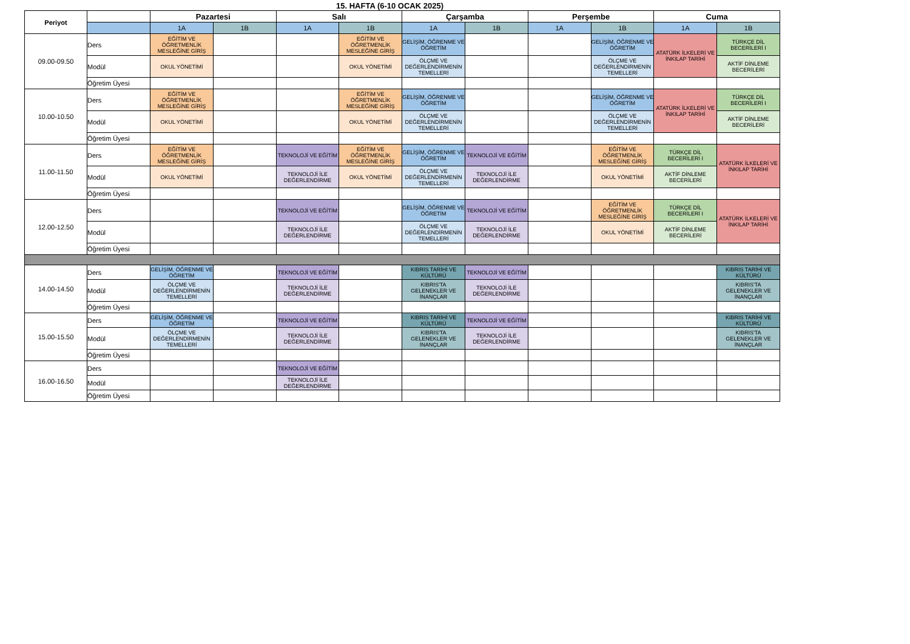15. HAFTA (6-10 OCAK 2025)
| Periyot | | Pazartesi | | Salı | | Çarşamba | | Perşembe | | Cuma | |
| --- | --- | --- | --- | --- | --- | --- | --- | --- | --- | --- | --- |
| | | 1A | 1B | 1A | 1B | 1A | 1B | 1A | 1B | 1A | 1B |
| 09.00-09.50 | Ders | EĞİTİM VE ÖĞRETMENLİK MESLEĞİNE GİRİŞ | | | EĞİTİM VE ÖĞRETMENLİK MESLEĞİNE GİRİŞ | GELİŞİM, ÖĞRENME VE ÖĞRETİM | | | GELİŞİM, ÖĞRENME VE ÖĞRETİM | ATATÜRK İLKELERİ VE İNKILAP TARİHİ | TÜRKÇE DİL BECERİLERİ I |
| | Modül | OKUL YÖNETİMİ | | | OKUL YÖNETİMİ | ÖLÇME VE DEĞERLENDİRMENİN TEMELLERİ | | | ÖLÇME VE DEĞERLENDİRMENİN TEMELLERİ | | AKTİF DİNLEME BECERİLERİ |
| | Öğretim Üyesi | | | | | | | | | | |
| 10.00-10.50 | Ders | EĞİTİM VE ÖĞRETMENLİK MESLEĞİNE GİRİŞ | | | EĞİTİM VE ÖĞRETMENLİK MESLEĞİNE GİRİŞ | GELİŞİM, ÖĞRENME VE ÖĞRETİM | | | GELİŞİM, ÖĞRENME VE ÖĞRETİM | ATATÜRK İLKELERİ VE İNKILAP TARİHİ | TÜRKÇE DİL BECERİLERİ I |
| | Modül | OKUL YÖNETİMİ | | | OKUL YÖNETİMİ | ÖLÇME VE DEĞERLENDİRMENİN TEMELLERİ | | | ÖLÇME VE DEĞERLENDİRMENİN TEMELLERİ | | AKTİF DİNLEME BECERİLERİ |
| | Öğretim Üyesi | | | | | | | | | | |
| 11.00-11.50 | Ders | EĞİTİM VE ÖĞRETMENLİK MESLEĞİNE GİRİŞ | | TEKNOLOJİ VE EĞİTİM | EĞİTİM VE ÖĞRETMENLİK MESLEĞİNE GİRİŞ | GELİŞİM, ÖĞRENME VE ÖĞRETİM | TEKNOLOJİ VE EĞİTİM | | EĞİTİM VE ÖĞRETMENLİK MESLEĞİNE GİRİŞ | TÜRKÇE DİL BECERİLERİ I | ATATÜRK İLKELERİ VE İNKILAP TARİHİ |
| | Modül | OKUL YÖNETİMİ | | TEKNOLOJİ İLE DEĞERLENDİRME | OKUL YÖNETİMİ | ÖLÇME VE DEĞERLENDİRMENİN TEMELLERİ | TEKNOLOJİ İLE DEĞERLENDİRME | | OKUL YÖNETİMİ | AKTİF DİNLEME BECERİLERİ | |
| | Öğretim Üyesi | | | | | | | | | | |
| 12.00-12.50 | Ders | | | TEKNOLOJİ VE EĞİTİM | | GELİŞİM, ÖĞRENME VE ÖĞRETİM | TEKNOLOJİ VE EĞİTİM | | EĞİTİM VE ÖĞRETMENLİK MESLEĞİNE GİRİŞ | TÜRKÇE DİL BECERİLERİ I | ATATÜRK İLKELERİ VE İNKILAP TARİHİ |
| | Modül | | | TEKNOLOJİ İLE DEĞERLENDİRME | | ÖLÇME VE DEĞERLENDİRMENİN TEMELLERİ | TEKNOLOJİ İLE DEĞERLENDİRME | | OKUL YÖNETİMİ | AKTİF DİNLEME BECERİLERİ | |
| | Öğretim Üyesi | | | | | | | | | | |
| 14.00-14.50 | Ders | GELİŞİM, ÖĞRENME VE ÖĞRETİM | | TEKNOLOJİ VE EĞİTİM | | KIBRIS TARİHİ VE KÜLTÜRÜ | TEKNOLOJİ VE EĞİTİM | | | | KIBRIS TARİHİ VE KÜLTÜRÜ |
| | Modül | ÖLÇME VE DEĞERLENDİRMENİN TEMELLERİ | | TEKNOLOJİ İLE DEĞERLENDİRME | | KIBRIS'TA GELENEKLER VE İNANÇLAR | TEKNOLOJİ İLE DEĞERLENDİRME | | | | KIBRIS'TA GELENEKLER VE İNANÇLAR |
| | Öğretim Üyesi | | | | | | | | | | |
| 15.00-15.50 | Ders | GELİŞİM, ÖĞRENME VE ÖĞRETİM | | TEKNOLOJİ VE EĞİTİM | | KIBRIS TARİHİ VE KÜLTÜRÜ | TEKNOLOJİ VE EĞİTİM | | | | KIBRIS TARİHİ VE KÜLTÜRÜ |
| | Modül | ÖLÇME VE DEĞERLENDİRMENİN TEMELLERİ | | TEKNOLOJİ İLE DEĞERLENDİRME | | KIBRIS'TA GELENEKLER VE İNANÇLAR | TEKNOLOJİ İLE DEĞERLENDİRME | | | | KIBRIS'TA GELENEKLER VE İNANÇLAR |
| | Öğretim Üyesi | | | | | | | | | | |
| 16.00-16.50 | Ders | | | TEKNOLOJİ VE EĞİTİM | | | | | | | |
| | Modül | | | TEKNOLOJİ İLE DEĞERLENDİRME | | | | | | | |
| | Öğretim Üyesi | | | | | | | | | | |